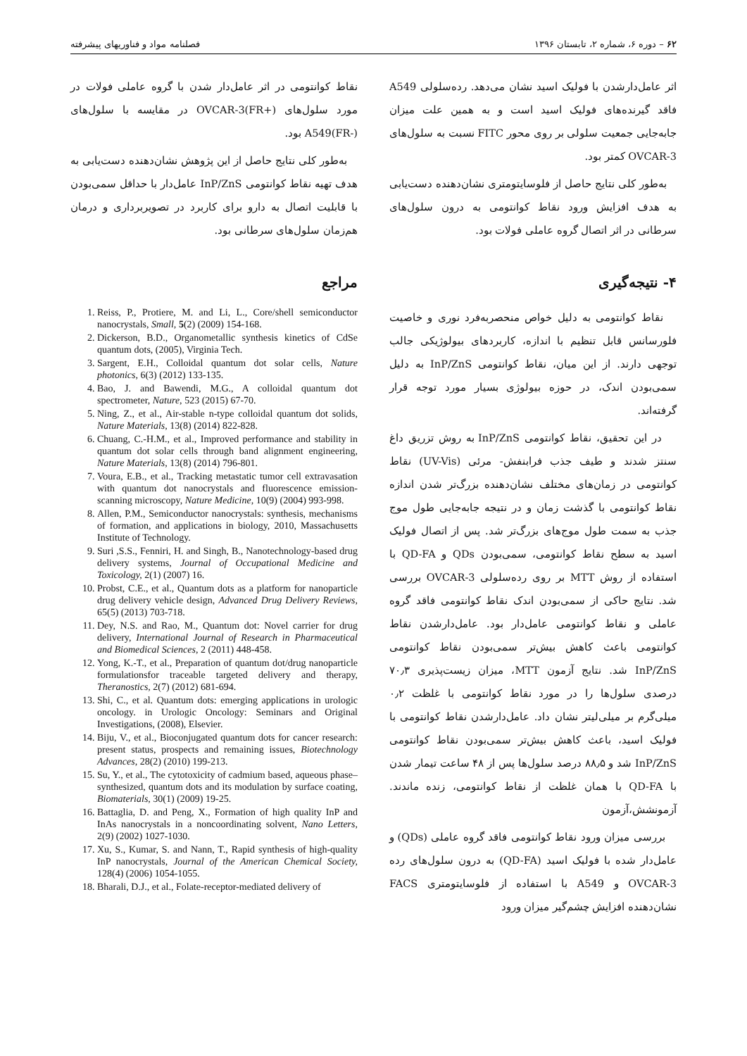۶۲ – دوره ۶، شماره ۲، تابستان ۱۳۹۶ فصلنامه مواد و فناوریهای پیشرفته
اثر عامل‌دارشدن با فولیک اسید نشان می‌دهد. رده‌سلولی A549 فاقد گیرنده‌های فولیک اسید است و به همین علت میزان جابه‌جایی جمعیت سلولی بر روی محور FITC نسبت به سلول‌های OVCAR-3 کمتر بود.
به‌طور کلی نتایج حاصل از فلوسایتومتری نشان‌دهنده دست‌یابی به هدف افزایش ورود نقاط کوانتومی به درون سلول‌های سرطانی در اثر اتصال گروه عاملی فولات بود.
۴- نتیجه‌گیری
نقاط کوانتومی به دلیل خواص منحصربه‌فرد نوری و خاصیت فلورسانس قابل تنظیم با اندازه، کاربردهای بیولوژیکی جالب توجهی دارند. از این میان، نقاط کوانتومی InP/ZnS به دلیل سمی‌بودن اندک، در حوزه بیولوژی بسیار مورد توجه قرار گرفته‌اند.
در این تحقیق، نقاط کوانتومی InP/ZnS به روش تزریق داغ سنتز شدند و طیف جذب فرابنفش- مرئی (UV-Vis) نقاط کوانتومی در زمان‌های مختلف نشان‌دهنده بزرگ‌تر شدن اندازه نقاط کوانتومی با گذشت زمان و در نتیجه جابه‌جایی طول موج جذب به سمت طول موج‌های بزرگ‌تر شد. پس از اتصال فولیک اسید به سطح نقاط کوانتومی، سمی‌بودن QDs و QD-FA با استفاده از روش MTT بر روی رده‌سلولی OVCAR-3 بررسی شد. نتایج حاکی از سمی‌بودن اندک نقاط کوانتومی فاقد گروه عاملی و نقاط کوانتومی عامل‌دار بود. عامل‌دارشدن نقاط کوانتومی باعث کاهش بیش‌تر سمی‌بودن نقاط کوانتومی InP/ZnS شد. نتایج آزمون MTT، میزان زیست‌پذیری ۷۰٫۳ درصدی سلول‌ها را در مورد نقاط کوانتومی با غلظت ۰٫۲ میلی‌گرم بر میلی‌لیتر نشان داد. عامل‌دارشدن نقاط کوانتومی با فولیک اسید، باعث کاهش بیش‌تر سمی‌بودن نقاط کوانتومی InP/ZnS شد و ۸۸٫۵ درصد سلول‌ها پس از ۴۸ ساعت تیمار شدن با QD-FA با همان غلظت از نقاط کوانتومی، زنده ماندند. آزمونشش،آزمون
بررسی میزان ورود نقاط کوانتومی فاقد گروه عاملی (QDs) و عامل‌دار شده با فولیک اسید (QD-FA) به درون سلول‌های رده OVCAR-3 و A549 با استفاده از فلوسایتومتری FACS نشان‌دهنده افزایش چشم‌گیر میزان ورود
نقاط کوانتومی در اثر عامل‌دار شدن با گروه عاملی فولات در مورد سلول‌های OVCAR-3(FR+) در مقایسه با سلول‌های A549(FR-) بود.
به‌طور کلی نتایج حاصل از این پژوهش نشان‌دهنده دست‌یابی به هدف تهیه نقاط کوانتومی InP/ZnS عامل‌دار با حداقل سمی‌بودن با قابلیت اتصال به دارو برای کاربرد در تصویربرداری و درمان هم‌زمان سلول‌های سرطانی بود.
مراجع
1. Reiss, P., Protiere, M. and Li, L., Core/shell semiconductor nanocrystals, Small, 5(2) (2009) 154-168.
2. Dickerson, B.D., Organometallic synthesis kinetics of CdSe quantum dots, (2005), Virginia Tech.
3. Sargent, E.H., Colloidal quantum dot solar cells, Nature photonics, 6(3) (2012) 133-135.
4. Bao, J. and Bawendi, M.G., A colloidal quantum dot spectrometer, Nature, 523 (2015) 67-70.
5. Ning, Z., et al., Air-stable n-type colloidal quantum dot solids, Nature Materials, 13(8) (2014) 822-828.
6. Chuang, C.-H.M., et al., Improved performance and stability in quantum dot solar cells through band alignment engineering, Nature Materials, 13(8) (2014) 796-801.
7. Voura, E.B., et al., Tracking metastatic tumor cell extravasation with quantum dot nanocrystals and fluorescence emission-scanning microscopy, Nature Medicine, 10(9) (2004) 993-998.
8. Allen, P.M., Semiconductor nanocrystals: synthesis, mechanisms of formation, and applications in biology, 2010, Massachusetts Institute of Technology.
9. Suri ,S.S., Fenniri, H. and Singh, B., Nanotechnology-based drug delivery systems, Journal of Occupational Medicine and Toxicology, 2(1) (2007) 16.
10. Probst, C.E., et al., Quantum dots as a platform for nanoparticle drug delivery vehicle design, Advanced Drug Delivery Reviews, 65(5) (2013) 703-718.
11. Dey, N.S. and Rao, M., Quantum dot: Novel carrier for drug delivery, International Journal of Research in Pharmaceutical and Biomedical Sciences, 2 (2011) 448-458.
12. Yong, K.-T., et al., Preparation of quantum dot/drug nanoparticle formulationsfor traceable targeted delivery and therapy, Theranostics, 2(7) (2012) 681-694.
13. Shi, C., et al. Quantum dots: emerging applications in urologic oncology. in Urologic Oncology: Seminars and Original Investigations, (2008), Elsevier.
14. Biju, V., et al., Bioconjugated quantum dots for cancer research: present status, prospects and remaining issues, Biotechnology Advances, 28(2) (2010) 199-213.
15. Su, Y., et al., The cytotoxicity of cadmium based, aqueous phase–synthesized, quantum dots and its modulation by surface coating, Biomaterials, 30(1) (2009) 19-25.
16. Battaglia, D. and Peng, X., Formation of high quality InP and InAs nanocrystals in a noncoordinating solvent, Nano Letters, 2(9) (2002) 1027-1030.
17. Xu, S., Kumar, S. and Nann, T., Rapid synthesis of high-quality InP nanocrystals, Journal of the American Chemical Society, 128(4) (2006) 1054-1055.
18. Bharali, D.J., et al., Folate-receptor-mediated delivery of